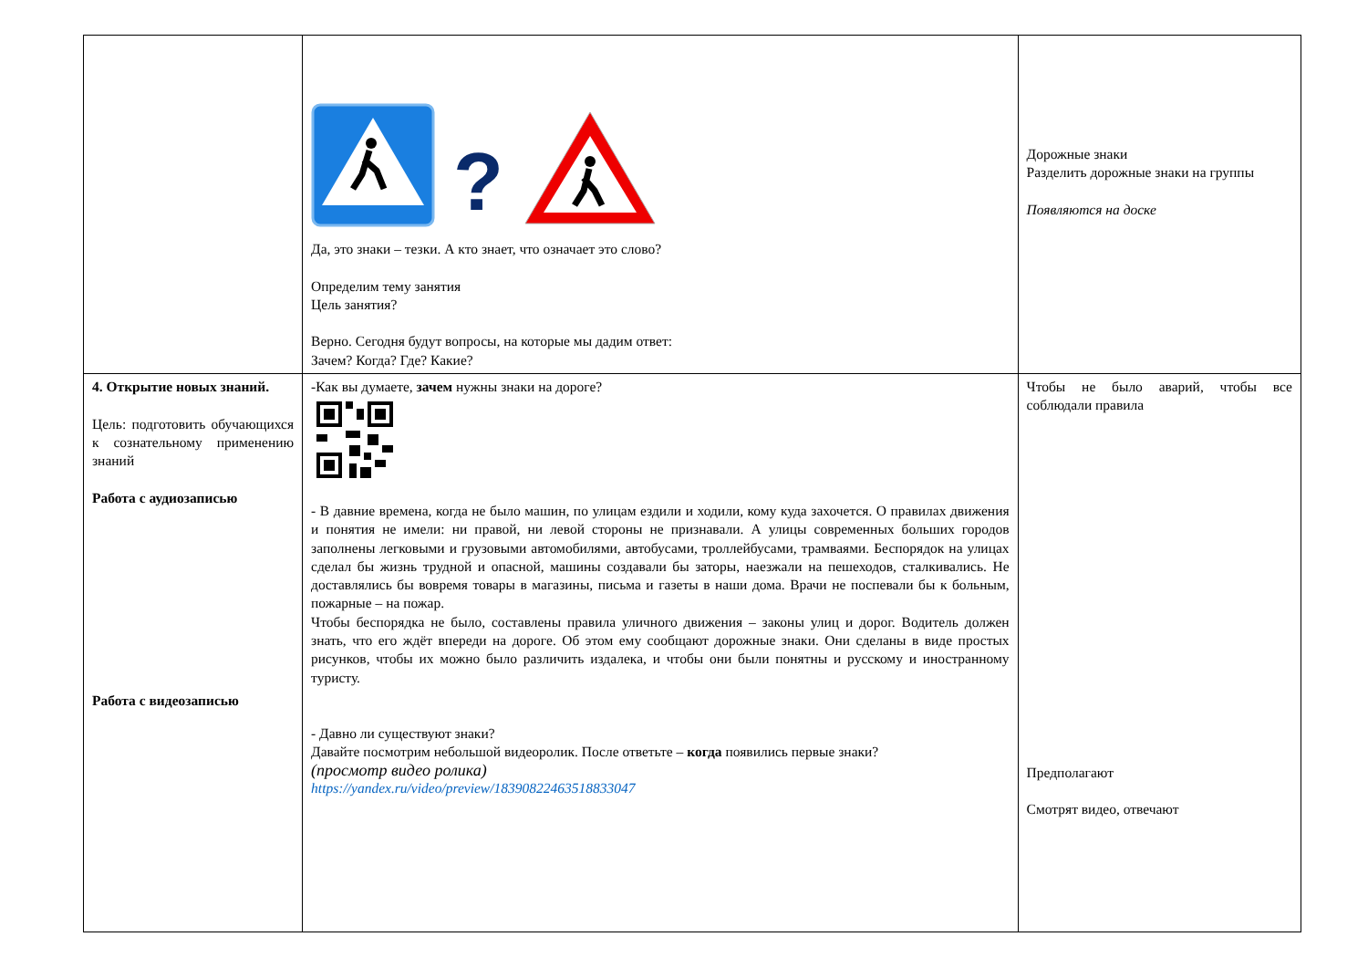| | ? Да, это знаки – тезки. А кто знает, что означает это слово? Определим тему занятия Цель занятия? Верно. Сегодня будут вопросы, на которые мы дадим ответ: Зачем? Когда? Где? Какие? | Дорожные знаки Разделить дорожные знаки на группы Появляются на доске |
| 4. Открытие новых знаний. Цель: подготовить обучающихся к сознательному применению знаний Работа с аудиозаписью Работа с видеозаписью | -Как вы думаете, зачем нужны знаки на дороге? - В давние времена, когда не было машин, по улицам ездили и ходили, кому куда захочется. О правилах движения и понятия не имели: ни правой, ни левой стороны не признавали. А улицы современных больших городов заполнены легковыми и грузовыми автомобилями, автобусами, троллейбусами, трамваями. Беспорядок на улицах сделал бы жизнь трудной и опасной, машины создавали бы заторы, наезжали на пешеходов, сталкивались. Не доставлялись бы вовремя товары в магазины, письма и газеты в наши дома. Врачи не поспевали бы к больным, пожарные – на пожар. Чтобы беспорядка не было, составлены правила уличного движения – законы улиц и дорог. Водитель должен знать, что его ждёт впереди на дороге. Об этом ему сообщают дорожные знаки. Они сделаны в виде простых рисунков, чтобы их можно было различить издалека, и чтобы они были понятны и русскому и иностранному туристу. - Давно ли существуют знаки? Давайте посмотрим небольшой видеоролик. После ответьте – когда появились первые знаки? (просмотр видео ролика) https://yandex.ru/video/preview/18390822463518833047 | Чтобы не было аварий, чтобы все соблюдали правила Предполагают Смотрят видео, отвечают |